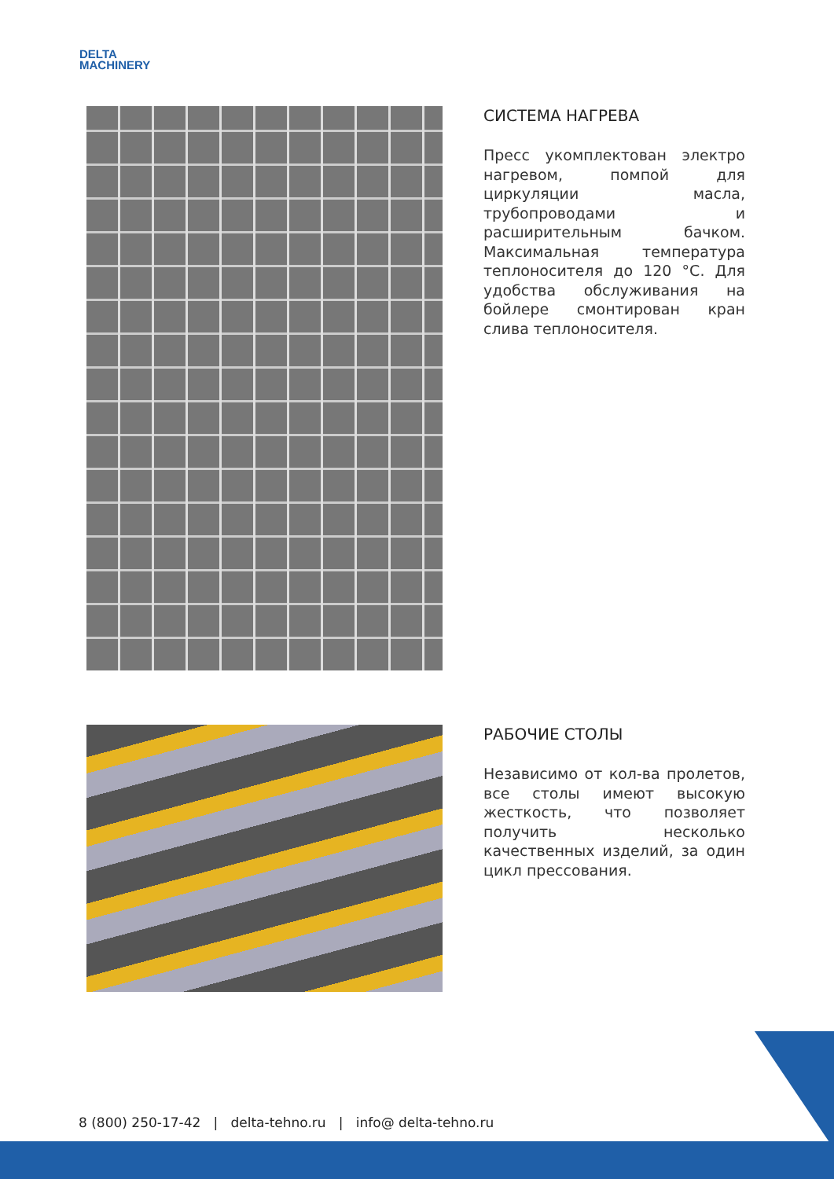DELTA
MACHINERY
СИСТЕМА НАГРЕВА
Пресс укомплектован электро нагревом, помпой для циркуляции масла, трубопроводами и расширительным бачком. Максимальная температура теплоносителя до 120 °С. Для удобства обслуживания на бойлере смонтирован кран слива теплоносителя.
РАБОЧИЕ СТОЛЫ
Независимо от кол-ва пролетов, все столы имеют высокую жесткость, что позволяет получить несколько качественных изделий, за один цикл прессования.
8 (800) 250-17-42 | delta-tehno.ru | info@ delta-tehno.ru